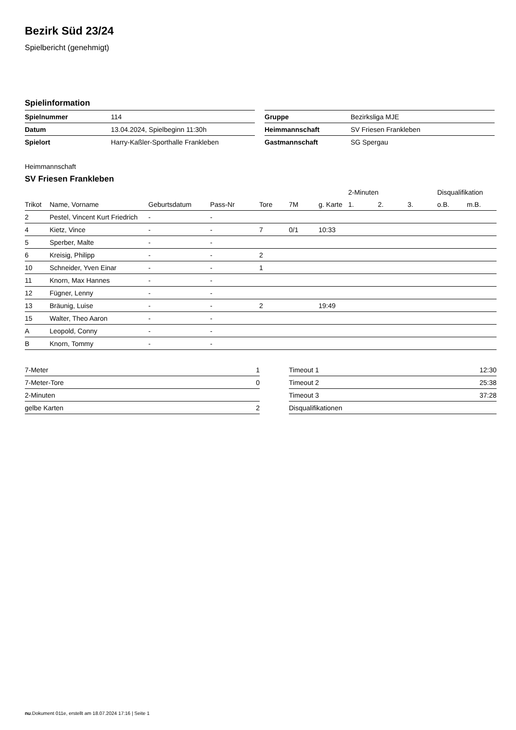Bezirk Süd 23/24
Spielbericht (genehmigt)
Spielinformation
| Spielnummer | 114 |
| Datum | 13.04.2024, Spielbeginn 11:30h |
| Spielort | Harry-Kaßler-Sporthalle Frankleben |
| Gruppe | Bezirksliga MJE |
| Heimmannschaft | SV Friesen Frankleben |
| Gastmannschaft | SG Spergau |
Heimmannschaft
SV Friesen Frankleben
| | | | | | | | 2-Minuten | | | Disqualifikation | |
| --- | --- | --- | --- | --- | --- | --- | --- | --- | --- | --- | --- |
| Trikot | Name, Vorname | Geburtsdatum | Pass-Nr | Tore | 7M | g. Karte | 1. | 2. | 3. | o.B. | m.B. |
| 2 | Pestel, Vincent Kurt Friedrich | - | - | | | | | | | | |
| 4 | Kietz, Vince | - | - | 7 | 0/1 | 10:33 | | | | | |
| 5 | Sperber, Malte | - | - | | | | | | | | |
| 6 | Kreisig, Philipp | - | - | 2 | | | | | | | |
| 10 | Schneider, Yven Einar | - | - | 1 | | | | | | | |
| 11 | Knorn, Max Hannes | - | - | | | | | | | | |
| 12 | Fügner, Lenny | - | - | | | | | | | | |
| 13 | Bräunig, Luise | - | - | 2 | | 19:49 | | | | | |
| 15 | Walter, Theo Aaron | - | - | | | | | | | | |
| A | Leopold, Conny | - | - | | | | | | | | |
| B | Knorn, Tommy | - | - | | | | | | | | |
| 7-Meter | 1 |
| 7-Meter-Tore | 0 |
| 2-Minuten | |
| gelbe Karten | 2 |
| Timeout 1 | 12:30 |
| Timeout 2 | 25:38 |
| Timeout 3 | 37:28 |
| Disqualifikationen | |
nu.Dokument 011e, erstellt am 18.07.2024 17:16 | Seite 1